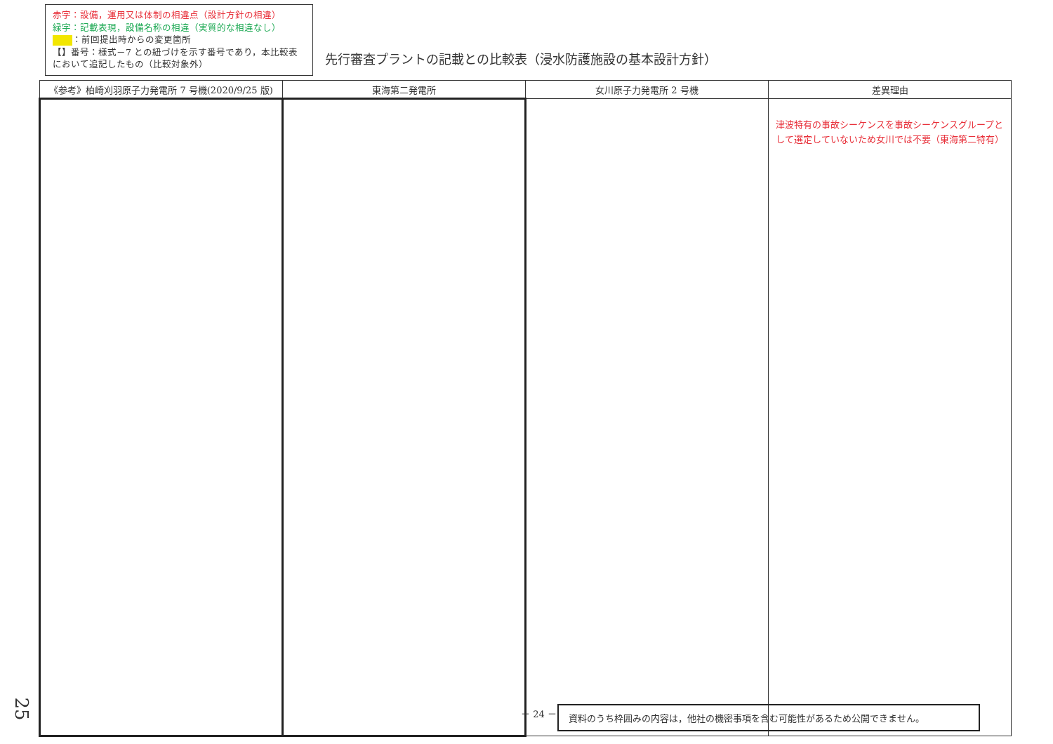赤字：設備，運用又は体制の相違点（設計方針の相違）
緑字：記載表現，設備名称の相違（実質的な相違なし）
：前回提出時からの変更箇所
【】番号：様式－7 との紐づけを示す番号であり，本比較表において追記したもの（比較対象外）
先行審査プラントの記載との比較表（浸水防護施設の基本設計方針）
| 《参考》柏崎刈羽原子力発電所 7 号機(2020/9/25 版) | 東海第二発電所 | 女川原子力発電所 2 号機 | 差異理由 |
| --- | --- | --- | --- |
| | | | 津波特有の事故シーケンスを事故シーケンスグループとして選定していないため女川では不要（東海第二特有） |
25 － 24 － 資料のうち枠囲みの内容は，他社の機密事項を含む可能性があるため公開できません。